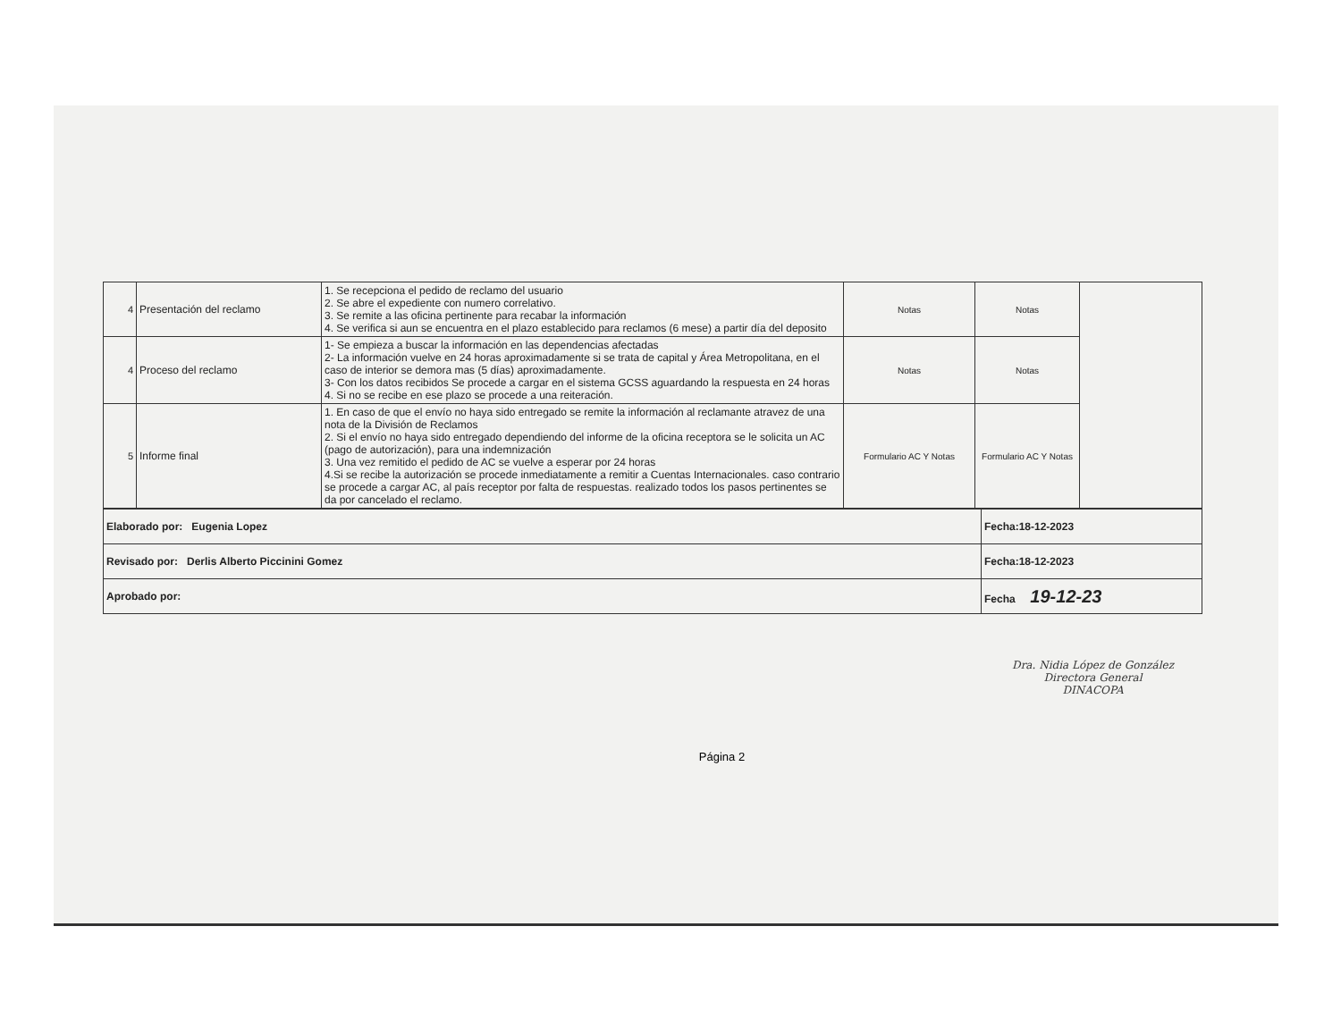| 4 | Presentación del reclamo | 1. Se recepciona el pedido de reclamo del usuario 2. Se abre el expediente con numero correlativo. 3. Se remite a las oficina pertinente para recabar la información 4. Se verifica si aun se encuentra en el plazo establecido para reclamos (6 mese) a partir día del deposito | Notas | Notas | |
| 4 | Proceso del reclamo | 1- Se empieza a buscar la información en las dependencias afectadas 2- La información vuelve en 24 horas aproximadamente si se trata de capital y Área Metropolitana, en el caso de interior se demora mas (5 días) aproximadamente. 3- Con los datos recibidos Se procede a cargar en el sistema GCSS aguardando la respuesta en 24 horas 4. Si no se recibe en ese plazo se procede a una reiteración. | Notas | Notas | |
| 5 | Informe final | 1. En caso de que el envío no haya sido entregado se remite la información al reclamante atravez de una nota de la División de Reclamos 2. Si el envío no haya sido entregado dependiendo del informe de la oficina receptora se le solicita un AC (pago de autorización), para una indemnización 3. Una vez remitido el pedido de AC se vuelve a esperar por 24 horas 4.Si se recibe la autorización se procede inmediatamente a remitir a Cuentas Internacionales. caso contrario se procede a cargar AC, al país receptor por falta de respuestas. realizado todos los pasos pertinentes se da por cancelado el reclamo. | Formulario AC Y Notas | Formulario AC Y Notas | |
| Elaborado por: Eugenia Lopez | Fecha:18-12-2023 |
| Revisado por: Derlis Alberto Piccinini Gomez | Fecha:18-12-2023 |
| Aprobado por: | Fecha 19-12-23 |
Dra. Nidia López de González
Directora General
DINACOPA
Página 2